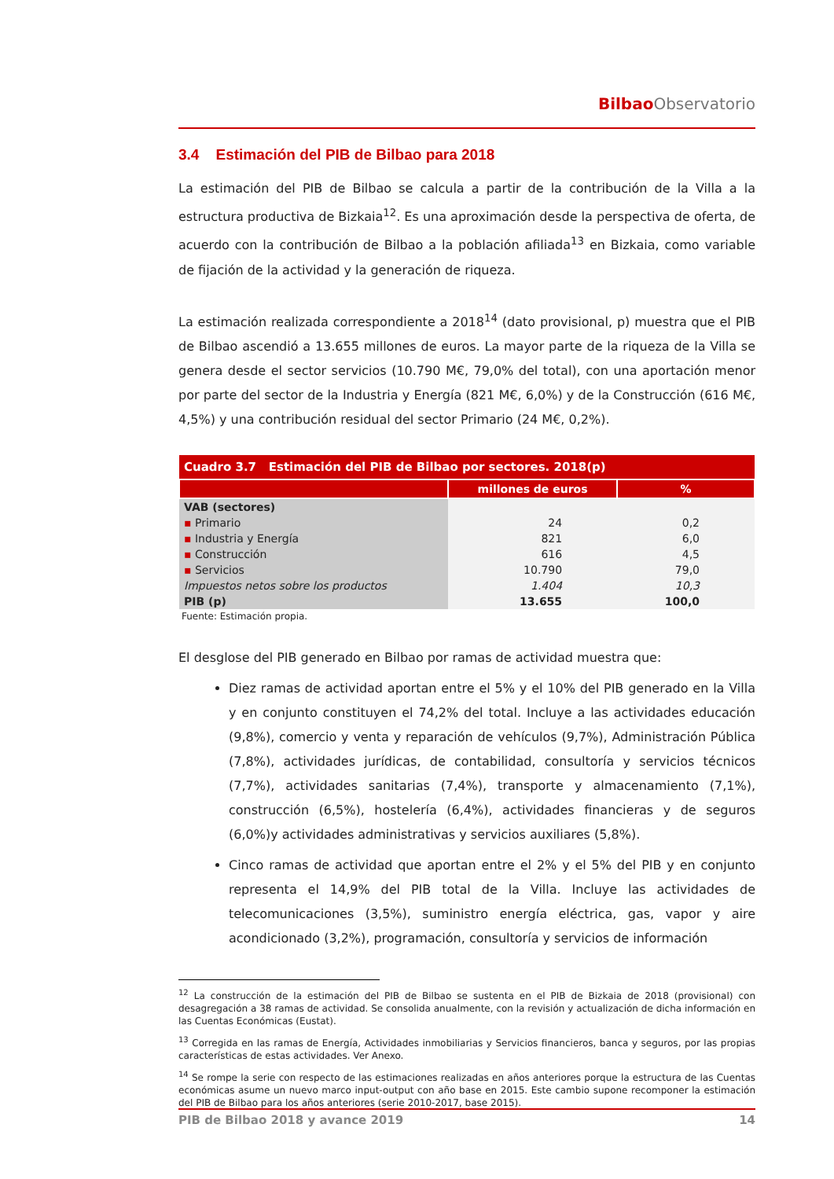Bilbao Observatorio
3.4 Estimación del PIB de Bilbao para 2018
La estimación del PIB de Bilbao se calcula a partir de la contribución de la Villa a la estructura productiva de Bizkaia<sup>12</sup>. Es una aproximación desde la perspectiva de oferta, de acuerdo con la contribución de Bilbao a la población afiliada<sup>13</sup> en Bizkaia, como variable de fijación de la actividad y la generación de riqueza.
La estimación realizada correspondiente a 2018<sup>14</sup> (dato provisional, p) muestra que el PIB de Bilbao ascendió a 13.655 millones de euros. La mayor parte de la riqueza de la Villa se genera desde el sector servicios (10.790 M€, 79,0% del total), con una aportación menor por parte del sector de la Industria y Energía (821 M€, 6,0%) y de la Construcción (616 M€, 4,5%) y una contribución residual del sector Primario (24 M€, 0,2%).
| Cuadro 3.7 Estimación del PIB de Bilbao por sectores. 2018(p) | | |
| --- | --- | --- |
| | millones de euros | % |
| VAB (sectores) | | |
| ▪ Primario | 24 | 0,2 |
| ▪ Industria y Energía | 821 | 6,0 |
| ▪ Construcción | 616 | 4,5 |
| ▪ Servicios | 10.790 | 79,0 |
| Impuestos netos sobre los productos | 1.404 | 10,3 |
| PIB (p) | 13.655 | 100,0 |
Fuente: Estimación propia.
El desglose del PIB generado en Bilbao por ramas de actividad muestra que:
Diez ramas de actividad aportan entre el 5% y el 10% del PIB generado en la Villa y en conjunto constituyen el 74,2% del total. Incluye a las actividades educación (9,8%), comercio y venta y reparación de vehículos (9,7%), Administración Pública (7,8%), actividades jurídicas, de contabilidad, consultoría y servicios técnicos (7,7%), actividades sanitarias (7,4%), transporte y almacenamiento (7,1%), construcción (6,5%), hostelería (6,4%), actividades financieras y de seguros (6,0%)y actividades administrativas y servicios auxiliares (5,8%).
Cinco ramas de actividad que aportan entre el 2% y el 5% del PIB y en conjunto representa el 14,9% del PIB total de la Villa. Incluye las actividades de telecomunicaciones (3,5%), suministro energía eléctrica, gas, vapor y aire acondicionado (3,2%), programación, consultoría y servicios de información
<sup>12</sup> La construcción de la estimación del PIB de Bilbao se sustenta en el PIB de Bizkaia de 2018 (provisional) con desagregación a 38 ramas de actividad. Se consolida anualmente, con la revisión y actualización de dicha información en las Cuentas Económicas (Eustat).
<sup>13</sup> Corregida en las ramas de Energía, Actividades inmobiliarias y Servicios financieros, banca y seguros, por las propias características de estas actividades. Ver Anexo.
<sup>14</sup> Se rompe la serie con respecto de las estimaciones realizadas en años anteriores porque la estructura de las Cuentas económicas asume un nuevo marco input-output con año base en 2015. Este cambio supone recomponer la estimación del PIB de Bilbao para los años anteriores (serie 2010-2017, base 2015).
PIB de Bilbao 2018 y avance 2019 14